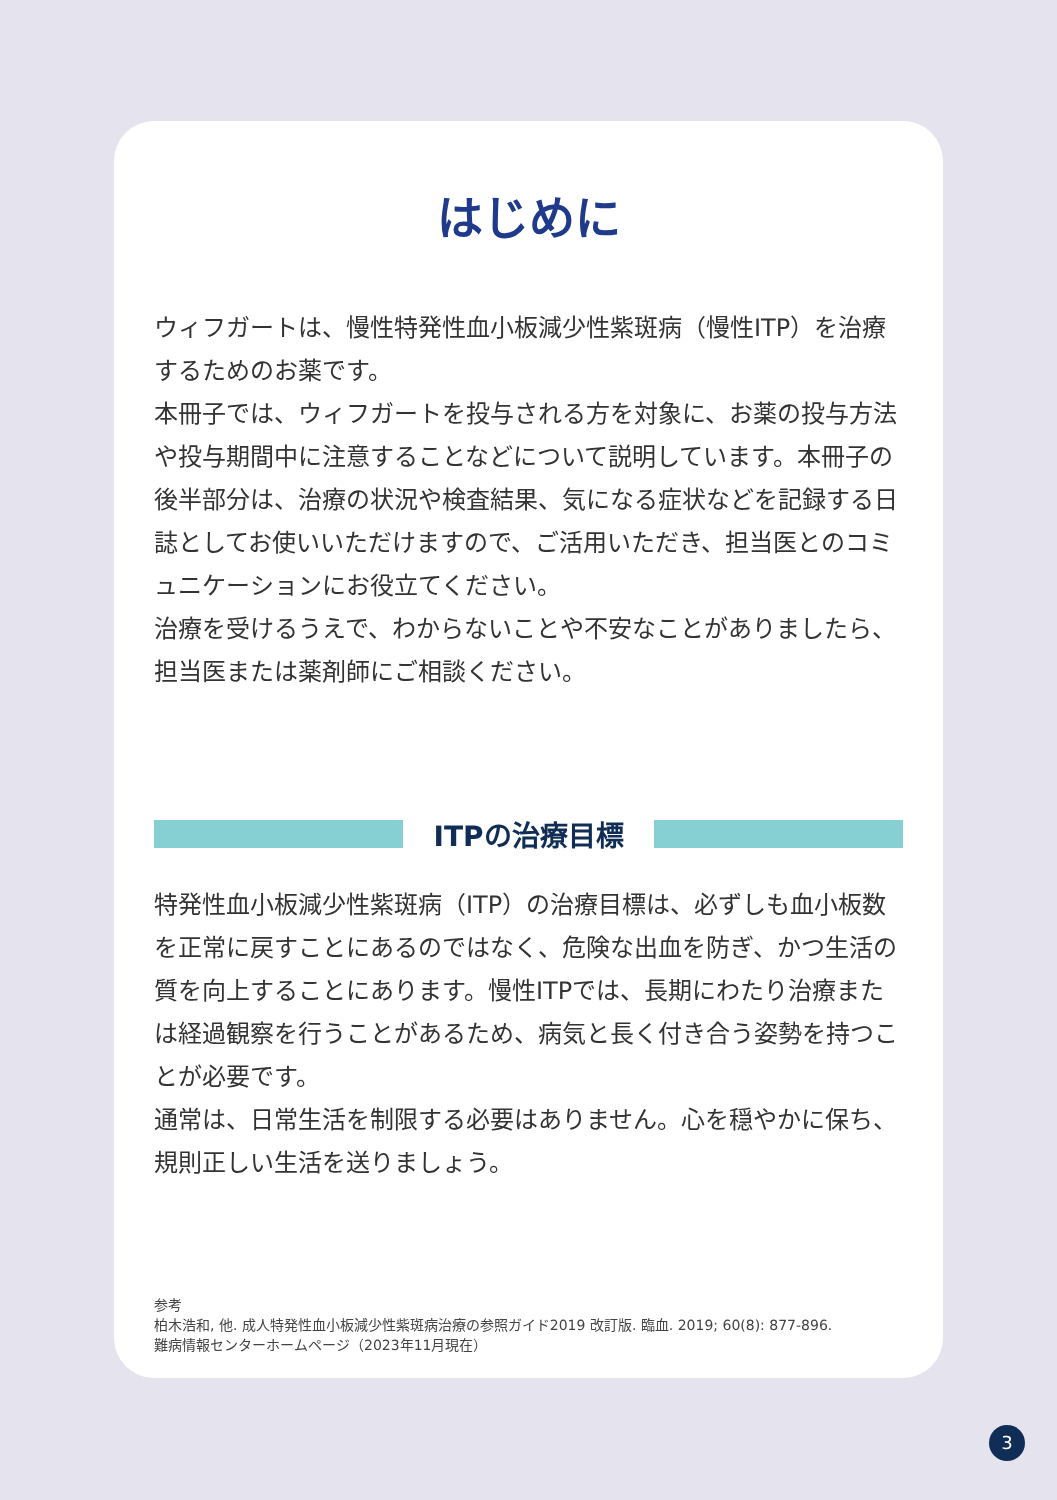はじめに
ウィフガートは、慢性特発性血小板減少性紫斑病（慢性ITP）を治療するためのお薬です。
本冊子では、ウィフガートを投与される方を対象に、お薬の投与方法や投与期間中に注意することなどについて説明しています。本冊子の後半部分は、治療の状況や検査結果、気になる症状などを記録する日誌としてお使いいただけますので、ご活用いただき、担当医とのコミュニケーションにお役立てください。
治療を受けるうえで、わからないことや不安なことがありましたら、担当医または薬剤師にご相談ください。
ITPの治療目標
特発性血小板減少性紫斑病（ITP）の治療目標は、必ずしも血小板数を正常に戻すことにあるのではなく、危険な出血を防ぎ、かつ生活の質を向上することにあります。慢性ITPでは、長期にわたり治療または経過観察を行うことがあるため、病気と長く付き合う姿勢を持つことが必要です。
通常は、日常生活を制限する必要はありません。心を穏やかに保ち、規則正しい生活を送りましょう。
参考
柏木浩和, 他. 成人特発性血小板減少性紫斑病治療の参照ガイド2019 改訂版. 臨血. 2019; 60(8): 877-896.
難病情報センターホームページ（2023年11月現在）
3